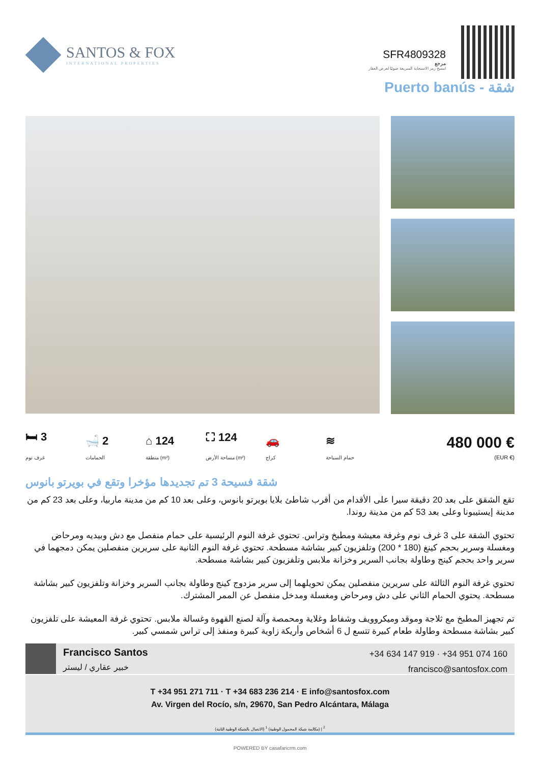SANTOS & FOX
INTERNATIONAL PROPERTIES
SFR4809328
مرجع
امسح رمز الاستجابة السريعة ضوئيًا لعرض العقار
Puerto banús - شقة
🛏 3
غرف نوم
🛁 2
الحمامات
⌂ 124
منطقة (m²)
⛶ 124
مساحة الأرض (m²)
🚗
كراج
≋
حمام السباحة
480 000 €
(EUR €)
شقة فسيحة 3 تم تجديدها مؤخرا وتقع في بويرتو بانوس
تقع الشقق على بعد 20 دقيقة سيرا على الأقدام من أقرب شاطئ بلايا بويرتو بانوس، وعلى بعد 10 كم من مدينة ماربيا، وعلى بعد 23 كم من مدينة إيستيبونا وعلى بعد 53 كم من مدينة روندا.
تحتوي الشقة على 3 غرف نوم وغرفة معيشة ومطبخ وتراس. تحتوي غرفة النوم الرئيسية على حمام منفصل مع دش وبيديه ومرحاض ومغسلة وسرير بحجم كينغ (180 * 200) وتلفزيون كبير بشاشة مسطحة. تحتوي غرفة النوم الثانية على سريرين منفصلين يمكن دمجهما في سرير واحد بحجم كينج وطاولة بجانب السرير وخزانة ملابس وتلفزيون كبير بشاشة مسطحة.
تحتوي غرفة النوم الثالثة على سريرين منفصلين يمكن تحويلهما إلى سرير مزدوج كينج وطاولة بجانب السرير وخزانة وتلفزيون كبير بشاشة مسطحة. يحتوي الحمام الثاني على دش ومرحاض ومغسلة ومدخل منفصل عن الممر المشترك.
تم تجهيز المطبخ مع ثلاجة وموقد وميكروويف وشفاط وغلاية ومحمصة وآلة لصنع القهوة وغسالة ملابس. تحتوي غرفة المعيشة على تلفزيون كبير بشاشة مسطحة وطاولة طعام كبيرة تتسع ل 6 أشخاص وأريكة زاوية كبيرة ومنفذ إلى تراس شمسي كبير.
Francisco Santos
خبير عقاري / ليستر
+34 634 147 919 · +34 951 074 160
francisco@santosfox.com
T +34 951 271 711 · T +34 683 236 214 · E info@santosfox.com
Av. Virgen del Rocío, s/n, 29670, San Pedro Alcántara, Málaga
(الاتصال بالشبكة الوطنية الثابتة) <sup>2</sup> | (مكالمة شبكة المحمول الوطنية) <sup>1</sup>
POWERED BY casafaricrm.com